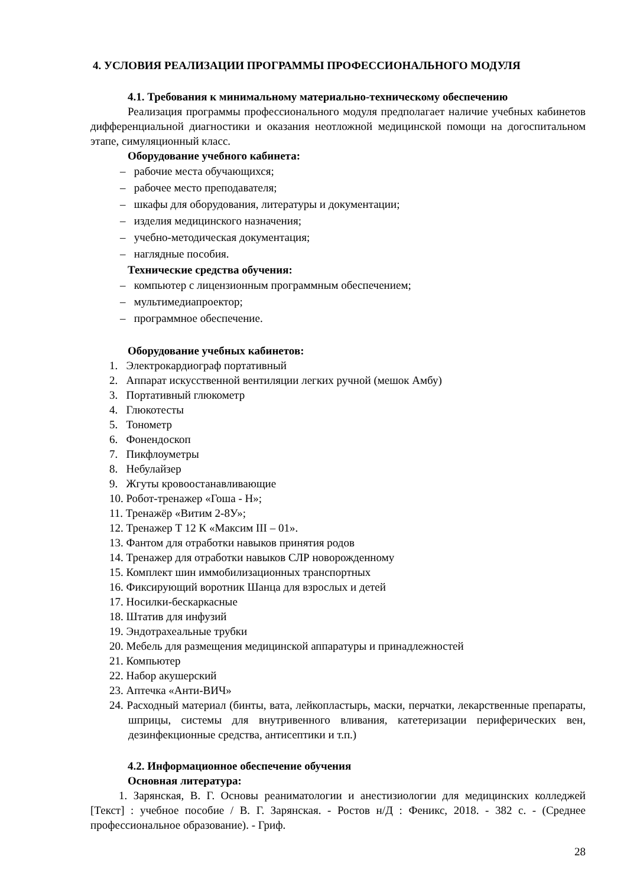4. УСЛОВИЯ РЕАЛИЗАЦИИ ПРОГРАММЫ ПРОФЕССИОНАЛЬНОГО МОДУЛЯ
4.1. Требования к минимальному материально-техническому обеспечению
Реализация программы профессионального модуля предполагает наличие учебных кабинетов дифференциальной диагностики и оказания неотложной медицинской помощи на догоспитальном этапе, симуляционный класс.
Оборудование учебного кабинета:
– рабочие места обучающихся;
– рабочее место преподавателя;
– шкафы для оборудования, литературы и документации;
– изделия медицинского назначения;
– учебно-методическая документация;
– наглядные пособия.
Технические средства обучения:
– компьютер с лицензионным программным обеспечением;
– мультимедиапроектор;
– программное обеспечение.
Оборудование учебных кабинетов:
1. Электрокардиограф портативный
2. Аппарат искусственной вентиляции легких ручной (мешок Амбу)
3. Портативный глюкометр
4. Глюкотесты
5. Тонометр
6. Фонендоскоп
7. Пикфлоуметры
8. Небулайзер
9. Жгуты кровоостанавливающие
10. Робот-тренажер «Гоша - Н»;
11. Тренажёр «Витим 2-8У»;
12. Тренажер Т 12 К «Максим III – 01».
13. Фантом для отработки навыков принятия родов
14. Тренажер для отработки навыков СЛР новорожденному
15. Комплект шин иммобилизационных транспортных
16. Фиксирующий воротник Шанца для взрослых и детей
17. Носилки-бескаркасные
18. Штатив для инфузий
19. Эндотрахеальные трубки
20. Мебель для размещения медицинской аппаратуры и принадлежностей
21. Компьютер
22. Набор акушерский
23. Аптечка «Анти-ВИЧ»
24. Расходный материал (бинты, вата, лейкопластырь, маски, перчатки, лекарственные препараты, шприцы, системы для внутривенного вливания, катетеризации периферических вен, дезинфекционные средства, антисептики и т.п.)
4.2. Информационное обеспечение обучения
Основная литература:
1. Зарянская, В. Г. Основы реаниматологии и анестизиологии для медицинских колледжей [Текст] : учебное пособие / В. Г. Зарянская. - Ростов н/Д : Феникс, 2018. - 382 с. - (Среднее профессиональное образование). - Гриф.
28